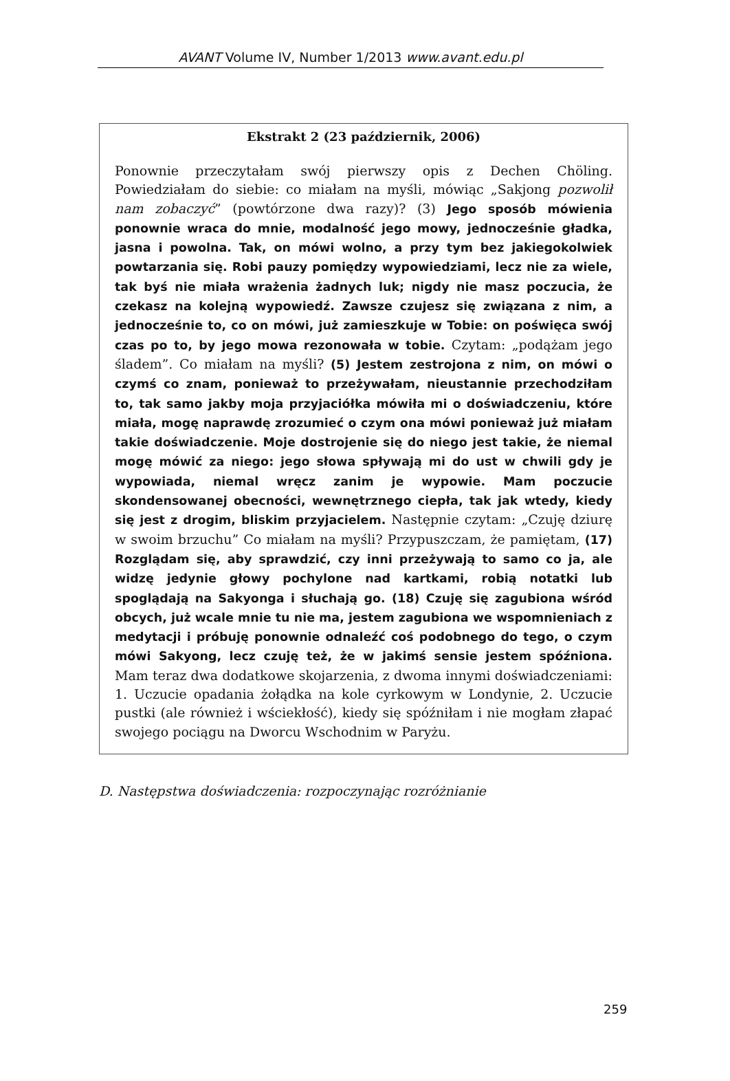AVANT Volume IV, Number 1/2013 www.avant.edu.pl
Ekstrakt 2 (23 październik, 2006)
Ponownie przeczytałam swój pierwszy opis z Dechen Chöling. Powiedziałam do siebie: co miałam na myśli, mówiąc „Sakjong pozwolił nam zobaczyć” (powtórzone dwa razy)? (3) Jego sposób mówienia ponownie wraca do mnie, modalność jego mowy, jednocześnie gładka, jasna i powolna. Tak, on mówi wolno, a przy tym bez jakiegokolwiek powtarzania się. Robi pauzy pomiędzy wypowiedziami, lecz nie za wiele, tak byś nie miała wrażenia żadnych luk; nigdy nie masz poczucia, że czekasz na kolejną wypowiedź. Zawsze czujesz się związana z nim, a jednocześnie to, co on mówi, już zamieszkuje w Tobie: on poświęca swój czas po to, by jego mowa rezonowała w tobie. Czytam: „podążam jego śladem”. Co miałam na myśli? (5) Jestem zestrojona z nim, on mówi o czymś co znam, ponieważ to przeżywałam, nieustannie przechodziłam to, tak samo jakby moja przyjaciółka mówiła mi o doświadczeniu, które miała, mogę naprawdę zrozumieć o czym ona mówi ponieważ już miałam takie doświadczenie. Moje dostrojenie się do niego jest takie, że niemal mogę mówić za niego: jego słowa spływają mi do ust w chwili gdy je wypowiada, niemal wręcz zanim je wypowie. Mam poczucie skondensowanej obecności, wewnętrznego ciepła, tak jak wtedy, kiedy się jest z drogim, bliskim przyjacielem. Następnie czytam: „Czuję dziurę w swoim brzuchu” Co miałam na myśli? Przypuszczam, że pamiętam, (17) Rozglądam się, aby sprawdzić, czy inni przeżywają to samo co ja, ale widzę jedynie głowy pochylone nad kartkami, robią notatki lub spoglądają na Sakyonga i słuchają go. (18) Czuję się zagubiona wśród obcych, już wcale mnie tu nie ma, jestem zagubiona we wspomnieniach z medytacji i próbuję ponownie odnaleźć coś podobnego do tego, o czym mówi Sakyong, lecz czuję też, że w jakimś sensie jestem spóźniona. Mam teraz dwa dodatkowe skojarzenia, z dwoma innymi doświadczeniami: 1. Uczucie opadania żołądka na kole cyrkowym w Londynie, 2. Uczucie pustki (ale również i wściekłość), kiedy się spóźniłam i nie mogłam złapać swojego pociągu na Dworcu Wschodnim w Paryżu.
D. Następstwa doświadczenia: rozpoczynając rozróżnianie
259